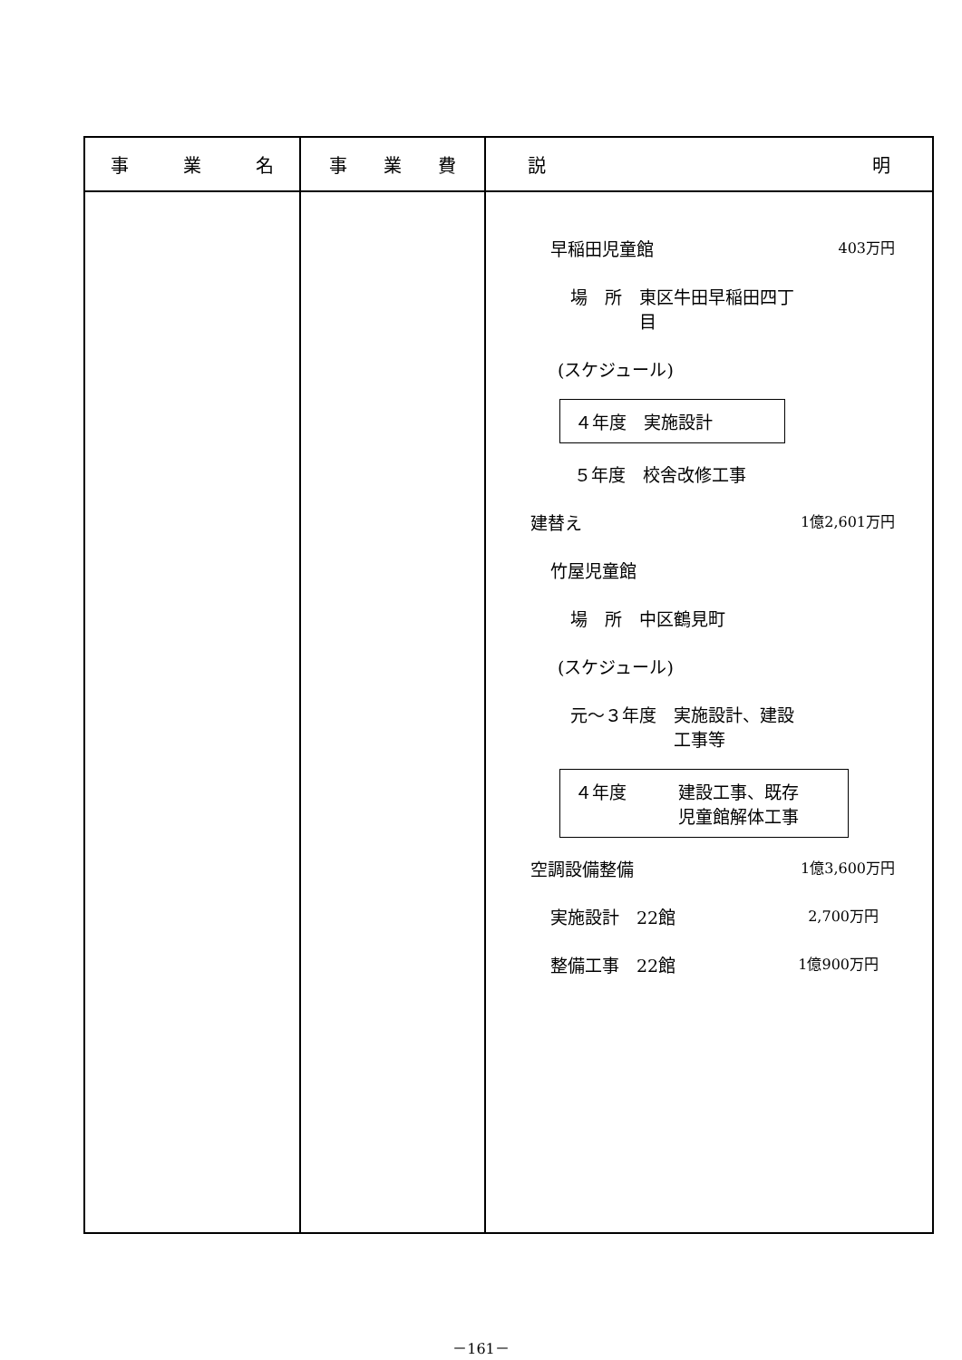| 事 業 名 | 事 業 費 | 説 明 |
| --- | --- | --- |
| | | 早稲田児童館 403万円 場 所 東区牛田早稲田四丁 目 (スケジュール) ４年度 実施設計 ５年度 校舎改修工事 建替え 1億2,601万円 竹屋児童館 場 所 中区鶴見町 (スケジュール) 元～３年度 実施設計、建設 工事等 ４年度 建設工事、既存 児童館解体工事 空調設備整備 1億3,600万円 実施設計 22館 2,700万円 整備工事 22館 1億900万円 |
－161－